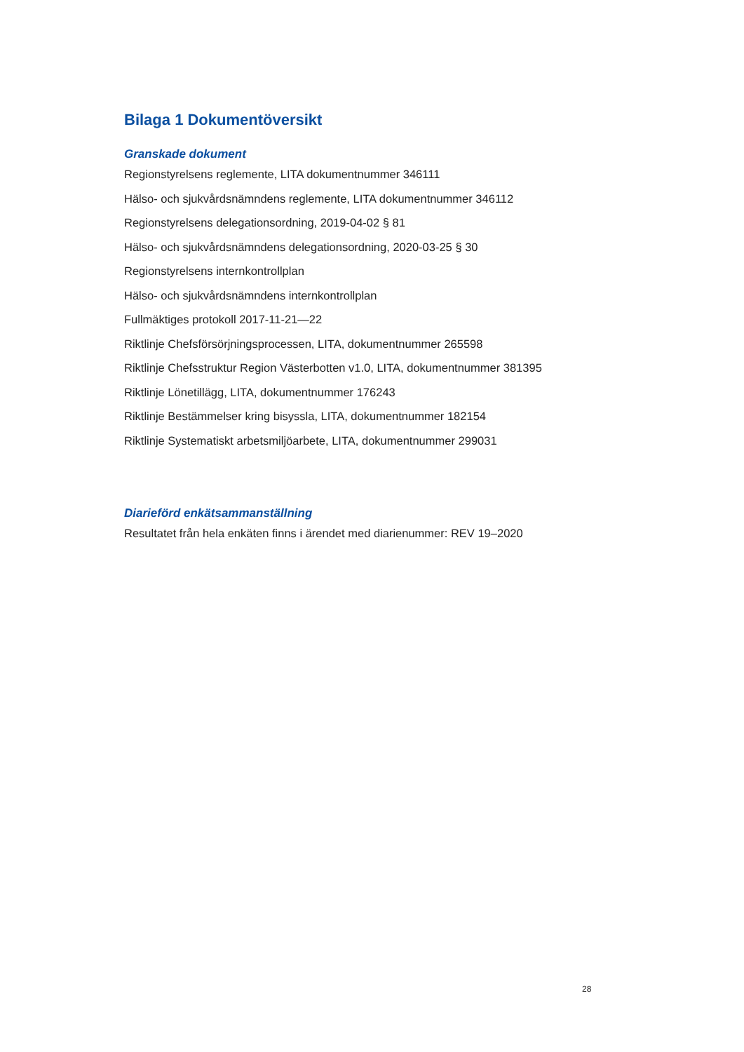Bilaga 1 Dokumentöversikt
Granskade dokument
Regionstyrelsens reglemente, LITA dokumentnummer 346111
Hälso- och sjukvårdsnämndens reglemente, LITA dokumentnummer 346112
Regionstyrelsens delegationsordning, 2019-04-02 § 81
Hälso- och sjukvårdsnämndens delegationsordning, 2020-03-25 § 30
Regionstyrelsens internkontrollplan
Hälso- och sjukvårdsnämndens internkontrollplan
Fullmäktiges protokoll 2017-11-21—22
Riktlinje Chefsförsörjningsprocessen, LITA, dokumentnummer 265598
Riktlinje Chefsstruktur Region Västerbotten v1.0, LITA, dokumentnummer 381395
Riktlinje Lönetillägg, LITA, dokumentnummer 176243
Riktlinje Bestämmelser kring bisyssla, LITA, dokumentnummer 182154
Riktlinje Systematiskt arbetsmiljöarbete, LITA, dokumentnummer 299031
Diarieförd enkätsammanställning
Resultatet från hela enkäten finns i ärendet med diarienummer: REV 19–2020
28